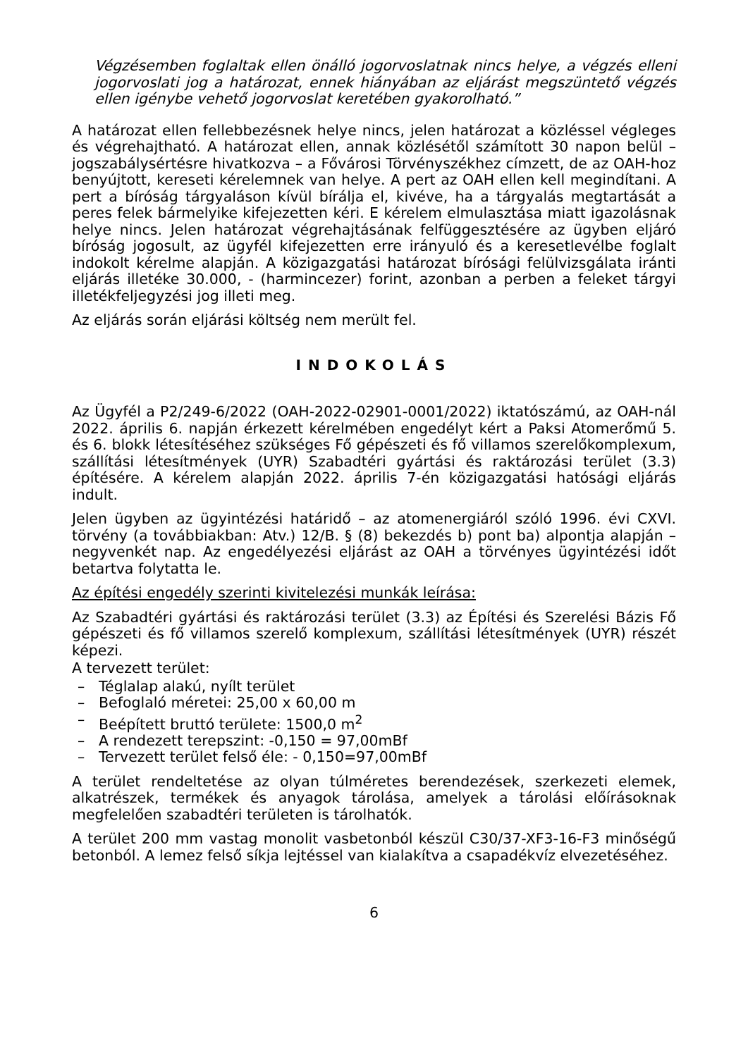Végzésemben foglaltak ellen önálló jogorvoslatnak nincs helye, a végzés elleni jogorvoslati jog a határozat, ennek hiányában az eljárást megszüntető végzés ellen igénybe vehető jogorvoslat keretében gyakorolható.”
A határozat ellen fellebbezésnek helye nincs, jelen határozat a közléssel végleges és végrehajtható. A határozat ellen, annak közlésétől számított 30 napon belül – jogszabálysértésre hivatkozva – a Fővárosi Törvényszékhez címzett, de az OAH-hoz benyújtott, kereseti kérelemnek van helye. A pert az OAH ellen kell megindítani. A pert a bíróság tárgyaláson kívül bírálja el, kivéve, ha a tárgyalás megtartását a peres felek bármelyike kifejezetten kéri. E kérelem elmulasztása miatt igazolásnak helye nincs. Jelen határozat végrehajtásának felfüggesztésére az ügyben eljáró bíróság jogosult, az ügyfél kifejezetten erre irányuló és a keresetlevélbe foglalt indokolt kérelme alapján. A közigazgatási határozat bírósági felülvizsgálata iránti eljárás illetéke 30.000, - (harmincezer) forint, azonban a perben a feleket tárgyi illetékfeljegyzési jog illeti meg.
Az eljárás során eljárási költség nem merült fel.
INDOKOLÁS
Az Ügyfél a P2/249-6/2022 (OAH-2022-02901-0001/2022) iktatószámú, az OAH-nál 2022. április 6. napján érkezett kérelmében engedélyt kért a Paksi Atomerőmű 5. és 6. blokk létesítéséhez szükséges Fő gépészeti és fő villamos szerelőkomplexum, szállítási létesítmények (UYR) Szabadtéri gyártási és raktározási terület (3.3) építésére. A kérelem alapján 2022. április 7-én közigazgatási hatósági eljárás indult.
Jelen ügyben az ügyintézési határidő – az atomenergiáról szóló 1996. évi CXVI. törvény (a továbbiakban: Atv.) 12/B. § (8) bekezdés b) pont ba) alpontja alapján – negyvenkét nap. Az engedélyezési eljárást az OAH a törvényes ügyintézési időt betartva folytatta le.
Az építési engedély szerinti kivitelezési munkák leírása:
Az Szabadtéri gyártási és raktározási terület (3.3) az Építési és Szerelési Bázis Fő gépészeti és fő villamos szerelő komplexum, szállítási létesítmények (UYR) részét képezi.
A tervezett terület:
– Téglalap alakú, nyílt terület
– Befoglaló méretei: 25,00 x 60,00 m
– Beépített bruttó területe: 1500,0 m<sup>2</sup>
– A rendezett terepszint: -0,150 = 97,00mBf
– Tervezett terület felső éle: - 0,150=97,00mBf
A terület rendeltetése az olyan túlméretes berendezések, szerkezeti elemek, alkatrészek, termékek és anyagok tárolása, amelyek a tárolási előírásoknak megfelelően szabadtéri területen is tárolhatók.
A terület 200 mm vastag monolit vasbetonból készül C30/37-XF3-16-F3 minőségű betonból. A lemez felső síkja lejtéssel van kialakítva a csapadékvíz elvezetéséhez.
6